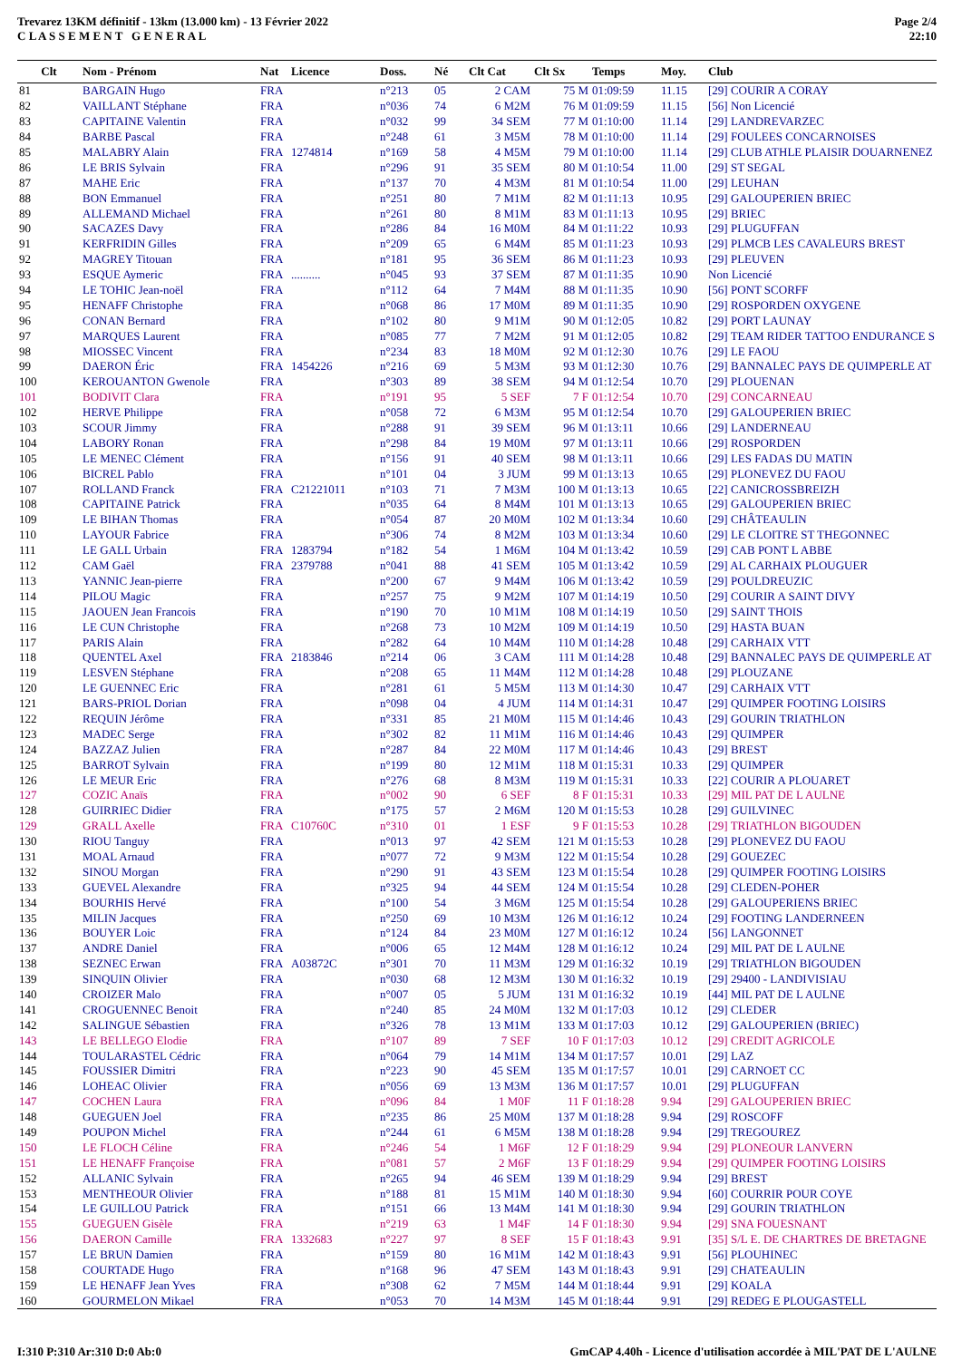Trevarez 13KM définitif - 13km (13.000 km) - 13 Février 2022
C L A S S E M E N T G E N E R A L
Page 2/4
22:10
| Clt | Nom - Prénom | Nat | Licence | Doss. | Né | Clt Cat | Clt Sx | Temps | Moy. | Club |
| --- | --- | --- | --- | --- | --- | --- | --- | --- | --- | --- |
| 81 | BARGAIN Hugo | FRA | | n°213 | 05 | 2 CAM | 75 M | 01:09:59 | 11.15 | [29] COURIR A CORAY |
| 82 | VAILLANT Stéphane | FRA | | n°036 | 74 | 6 M2M | 76 M | 01:09:59 | 11.15 | [56] Non Licencié |
| 83 | CAPITAINE Valentin | FRA | | n°032 | 99 | 34 SEM | 77 M | 01:10:00 | 11.14 | [29] LANDREVARZEC |
| 84 | BARBE Pascal | FRA | | n°248 | 61 | 3 M5M | 78 M | 01:10:00 | 11.14 | [29] FOULEES CONCARNOISES |
| 85 | MALABRY Alain | FRA | 1274814 | n°169 | 58 | 4 M5M | 79 M | 01:10:00 | 11.14 | [29] CLUB ATHLE PLAISIR DOUARNENEZ |
| 86 | LE BRIS Sylvain | FRA | | n°296 | 91 | 35 SEM | 80 M | 01:10:54 | 11.00 | [29] ST SEGAL |
| 87 | MAHE Eric | FRA | | n°137 | 70 | 4 M3M | 81 M | 01:10:54 | 11.00 | [29] LEUHAN |
| 88 | BON Emmanuel | FRA | | n°251 | 80 | 7 M1M | 82 M | 01:11:13 | 10.95 | [29] GALOUPERIEN BRIEC |
| 89 | ALLEMAND Michael | FRA | | n°261 | 80 | 8 M1M | 83 M | 01:11:13 | 10.95 | [29] BRIEC |
| 90 | SACAZES Davy | FRA | | n°286 | 84 | 16 M0M | 84 M | 01:11:22 | 10.93 | [29] PLUGUFFAN |
| 91 | KERFRIDIN Gilles | FRA | | n°209 | 65 | 6 M4M | 85 M | 01:11:23 | 10.93 | [29] PLMCB LES CAVALEURS BREST |
| 92 | MAGREY Titouan | FRA | | n°181 | 95 | 36 SEM | 86 M | 01:11:23 | 10.93 | [29] PLEUVEN |
| 93 | ESQUE Aymeric | FRA | .......... | n°045 | 93 | 37 SEM | 87 M | 01:11:35 | 10.90 | Non Licencié |
| 94 | LE TOHIC Jean-noël | FRA | | n°112 | 64 | 7 M4M | 88 M | 01:11:35 | 10.90 | [56] PONT SCORFF |
| 95 | HENAFF Christophe | FRA | | n°068 | 86 | 17 M0M | 89 M | 01:11:35 | 10.90 | [29] ROSPORDEN OXYGENE |
| 96 | CONAN Bernard | FRA | | n°102 | 80 | 9 M1M | 90 M | 01:12:05 | 10.82 | [29] PORT LAUNAY |
| 97 | MARQUES Laurent | FRA | | n°085 | 77 | 7 M2M | 91 M | 01:12:05 | 10.82 | [29] TEAM RIDER TATTOO ENDURANCE S |
| 98 | MIOSSEC Vincent | FRA | | n°234 | 83 | 18 M0M | 92 M | 01:12:30 | 10.76 | [29] LE FAOU |
| 99 | DAERON Éric | FRA | 1454226 | n°216 | 69 | 5 M3M | 93 M | 01:12:30 | 10.76 | [29] BANNALEC PAYS DE QUIMPERLE AT |
| 100 | KEROUANTON Gwenole | FRA | | n°303 | 89 | 38 SEM | 94 M | 01:12:54 | 10.70 | [29] PLOUENAN |
| 101 | BODIVIT Clara | FRA | | n°191 | 95 | 5 SEF | 7 F | 01:12:54 | 10.70 | [29] CONCARNEAU |
| 102 | HERVE Philippe | FRA | | n°058 | 72 | 6 M3M | 95 M | 01:12:54 | 10.70 | [29] GALOUPERIEN BRIEC |
| 103 | SCOUR Jimmy | FRA | | n°288 | 91 | 39 SEM | 96 M | 01:13:11 | 10.66 | [29] LANDERNEAU |
| 104 | LABORY Ronan | FRA | | n°298 | 84 | 19 M0M | 97 M | 01:13:11 | 10.66 | [29] ROSPORDEN |
| 105 | LE MENEC Clément | FRA | | n°156 | 91 | 40 SEM | 98 M | 01:13:11 | 10.66 | [29] LES FADAS DU MATIN |
| 106 | BICREL Pablo | FRA | | n°101 | 04 | 3 JUM | 99 M | 01:13:13 | 10.65 | [29] PLONEVEZ DU FAOU |
| 107 | ROLLAND Franck | FRA | C21221011 | n°103 | 71 | 7 M3M | 100 M | 01:13:13 | 10.65 | [22] CANICROSSBREIZH |
| 108 | CAPITAINE Patrick | FRA | | n°035 | 64 | 8 M4M | 101 M | 01:13:13 | 10.65 | [29] GALOUPERIEN BRIEC |
| 109 | LE BIHAN Thomas | FRA | | n°054 | 87 | 20 M0M | 102 M | 01:13:34 | 10.60 | [29] CHÂTEAULIN |
| 110 | LAYOUR Fabrice | FRA | | n°306 | 74 | 8 M2M | 103 M | 01:13:34 | 10.60 | [29] LE CLOITRE ST THEGONNEC |
| 111 | LE GALL Urbain | FRA | 1283794 | n°182 | 54 | 1 M6M | 104 M | 01:13:42 | 10.59 | [29] CAB PONT L ABBE |
| 112 | CAM Gaël | FRA | 2379788 | n°041 | 88 | 41 SEM | 105 M | 01:13:42 | 10.59 | [29] AL CARHAIX PLOUGUER |
| 113 | YANNIC Jean-pierre | FRA | | n°200 | 67 | 9 M4M | 106 M | 01:13:42 | 10.59 | [29] POULDREUZIC |
| 114 | PILOU Magic | FRA | | n°257 | 75 | 9 M2M | 107 M | 01:14:19 | 10.50 | [29] COURIR A SAINT DIVY |
| 115 | JAOUEN Jean Francois | FRA | | n°190 | 70 | 10 M1M | 108 M | 01:14:19 | 10.50 | [29] SAINT THOIS |
| 116 | LE CUN Christophe | FRA | | n°268 | 73 | 10 M2M | 109 M | 01:14:19 | 10.50 | [29] HASTA BUAN |
| 117 | PARIS Alain | FRA | | n°282 | 64 | 10 M4M | 110 M | 01:14:28 | 10.48 | [29] CARHAIX VTT |
| 118 | QUENTEL Axel | FRA | 2183846 | n°214 | 06 | 3 CAM | 111 M | 01:14:28 | 10.48 | [29] BANNALEC PAYS DE QUIMPERLE AT |
| 119 | LESVEN Stéphane | FRA | | n°208 | 65 | 11 M4M | 112 M | 01:14:28 | 10.48 | [29] PLOUZANE |
| 120 | LE GUENNEC Eric | FRA | | n°281 | 61 | 5 M5M | 113 M | 01:14:30 | 10.47 | [29] CARHAIX VTT |
| 121 | BARS-PRIOL Dorian | FRA | | n°098 | 04 | 4 JUM | 114 M | 01:14:31 | 10.47 | [29] QUIMPER FOOTING LOISIRS |
| 122 | REQUIN Jérôme | FRA | | n°331 | 85 | 21 M0M | 115 M | 01:14:46 | 10.43 | [29] GOURIN TRIATHLON |
| 123 | MADEC Serge | FRA | | n°302 | 82 | 11 M1M | 116 M | 01:14:46 | 10.43 | [29] QUIMPER |
| 124 | BAZZAZ Julien | FRA | | n°287 | 84 | 22 M0M | 117 M | 01:14:46 | 10.43 | [29] BREST |
| 125 | BARROT Sylvain | FRA | | n°199 | 80 | 12 M1M | 118 M | 01:15:31 | 10.33 | [29] QUIMPER |
| 126 | LE MEUR Eric | FRA | | n°276 | 68 | 8 M3M | 119 M | 01:15:31 | 10.33 | [22] COURIR A PLOUARET |
| 127 | COZIC Anaïs | FRA | | n°002 | 90 | 6 SEF | 8 F | 01:15:31 | 10.33 | [29] MIL PAT DE L AULNE |
| 128 | GUIRRIEC Didier | FRA | | n°175 | 57 | 2 M6M | 120 M | 01:15:53 | 10.28 | [29] GUILVINEC |
| 129 | GRALL Axelle | FRA | C10760C | n°310 | 01 | 1 ESF | 9 F | 01:15:53 | 10.28 | [29] TRIATHLON BIGOUDEN |
| 130 | RIOU Tanguy | FRA | | n°013 | 97 | 42 SEM | 121 M | 01:15:53 | 10.28 | [29] PLONEVEZ DU FAOU |
| 131 | MOAL Arnaud | FRA | | n°077 | 72 | 9 M3M | 122 M | 01:15:54 | 10.28 | [29] GOUEZEC |
| 132 | SINOU Morgan | FRA | | n°290 | 91 | 43 SEM | 123 M | 01:15:54 | 10.28 | [29] QUIMPER FOOTING LOISIRS |
| 133 | GUEVEL Alexandre | FRA | | n°325 | 94 | 44 SEM | 124 M | 01:15:54 | 10.28 | [29] CLEDEN-POHER |
| 134 | BOURHIS Hervé | FRA | | n°100 | 54 | 3 M6M | 125 M | 01:15:54 | 10.28 | [29] GALOUPERIENS BRIEC |
| 135 | MILIN Jacques | FRA | | n°250 | 69 | 10 M3M | 126 M | 01:16:12 | 10.24 | [29] FOOTING LANDERNEEN |
| 136 | BOUYER Loic | FRA | | n°124 | 84 | 23 M0M | 127 M | 01:16:12 | 10.24 | [56] LANGONNET |
| 137 | ANDRE Daniel | FRA | | n°006 | 65 | 12 M4M | 128 M | 01:16:12 | 10.24 | [29] MIL PAT DE L AULNE |
| 138 | SEZNEC Erwan | FRA | A03872C | n°301 | 70 | 11 M3M | 129 M | 01:16:32 | 10.19 | [29] TRIATHLON BIGOUDEN |
| 139 | SINQUIN Olivier | FRA | | n°030 | 68 | 12 M3M | 130 M | 01:16:32 | 10.19 | [29] 29400 - LANDIVISIAU |
| 140 | CROIZER Malo | FRA | | n°007 | 05 | 5 JUM | 131 M | 01:16:32 | 10.19 | [44] MIL PAT DE L AULNE |
| 141 | CROGUENNEC Benoit | FRA | | n°240 | 85 | 24 M0M | 132 M | 01:17:03 | 10.12 | [29] CLEDER |
| 142 | SALINGUE Sébastien | FRA | | n°326 | 78 | 13 M1M | 133 M | 01:17:03 | 10.12 | [29] GALOUPERIEN (BRIEC) |
| 143 | LE BELLEGO Elodie | FRA | | n°107 | 89 | 7 SEF | 10 F | 01:17:03 | 10.12 | [29] CREDIT AGRICOLE |
| 144 | TOULARASTEL Cédric | FRA | | n°064 | 79 | 14 M1M | 134 M | 01:17:57 | 10.01 | [29] LAZ |
| 145 | FOUSSIER Dimitri | FRA | | n°223 | 90 | 45 SEM | 135 M | 01:17:57 | 10.01 | [29] CARNOET CC |
| 146 | LOHEAC Olivier | FRA | | n°056 | 69 | 13 M3M | 136 M | 01:17:57 | 10.01 | [29] PLUGUFFAN |
| 147 | COCHEN Laura | FRA | | n°096 | 84 | 1 M0F | 11 F | 01:18:28 | 9.94 | [29] GALOUPERIEN BRIEC |
| 148 | GUEGUEN Joel | FRA | | n°235 | 86 | 25 M0M | 137 M | 01:18:28 | 9.94 | [29] ROSCOFF |
| 149 | POUPON Michel | FRA | | n°244 | 61 | 6 M5M | 138 M | 01:18:28 | 9.94 | [29] TREGOUREZ |
| 150 | LE FLOCH Céline | FRA | | n°246 | 54 | 1 M6F | 12 F | 01:18:29 | 9.94 | [29] PLONEOUR LANVERN |
| 151 | LE HENAFF Françoise | FRA | | n°081 | 57 | 2 M6F | 13 F | 01:18:29 | 9.94 | [29] QUIMPER FOOTING LOISIRS |
| 152 | ALLANIC Sylvain | FRA | | n°265 | 94 | 46 SEM | 139 M | 01:18:29 | 9.94 | [29] BREST |
| 153 | MENTHEOUR Olivier | FRA | | n°188 | 81 | 15 M1M | 140 M | 01:18:30 | 9.94 | [60] COURRIR POUR COYE |
| 154 | LE GUILLOU Patrick | FRA | | n°151 | 66 | 13 M4M | 141 M | 01:18:30 | 9.94 | [29] GOURIN TRIATHLON |
| 155 | GUEGUEN Gisèle | FRA | | n°219 | 63 | 1 M4F | 14 F | 01:18:30 | 9.94 | [29] SNA FOUESNANT |
| 156 | DAERON Camille | FRA | 1332683 | n°227 | 97 | 8 SEF | 15 F | 01:18:43 | 9.91 | [35] S/L E. DE CHARTRES DE BRETAGNE |
| 157 | LE BRUN Damien | FRA | | n°159 | 80 | 16 M1M | 142 M | 01:18:43 | 9.91 | [56] PLOUHINEC |
| 158 | COURTADE Hugo | FRA | | n°168 | 96 | 47 SEM | 143 M | 01:18:43 | 9.91 | [29] CHATEAULIN |
| 159 | LE HENAFF Jean Yves | FRA | | n°308 | 62 | 7 M5M | 144 M | 01:18:44 | 9.91 | [29] KOALA |
| 160 | GOURMELON Mikael | FRA | | n°053 | 70 | 14 M3M | 145 M | 01:18:44 | 9.91 | [29] REDEG E PLOUGASTELL |
I:310 P:310 Ar:310 D:0 Ab:0 GmCAP 4.40h - Licence d'utilisation accordée à MIL'PAT DE L'AULNE